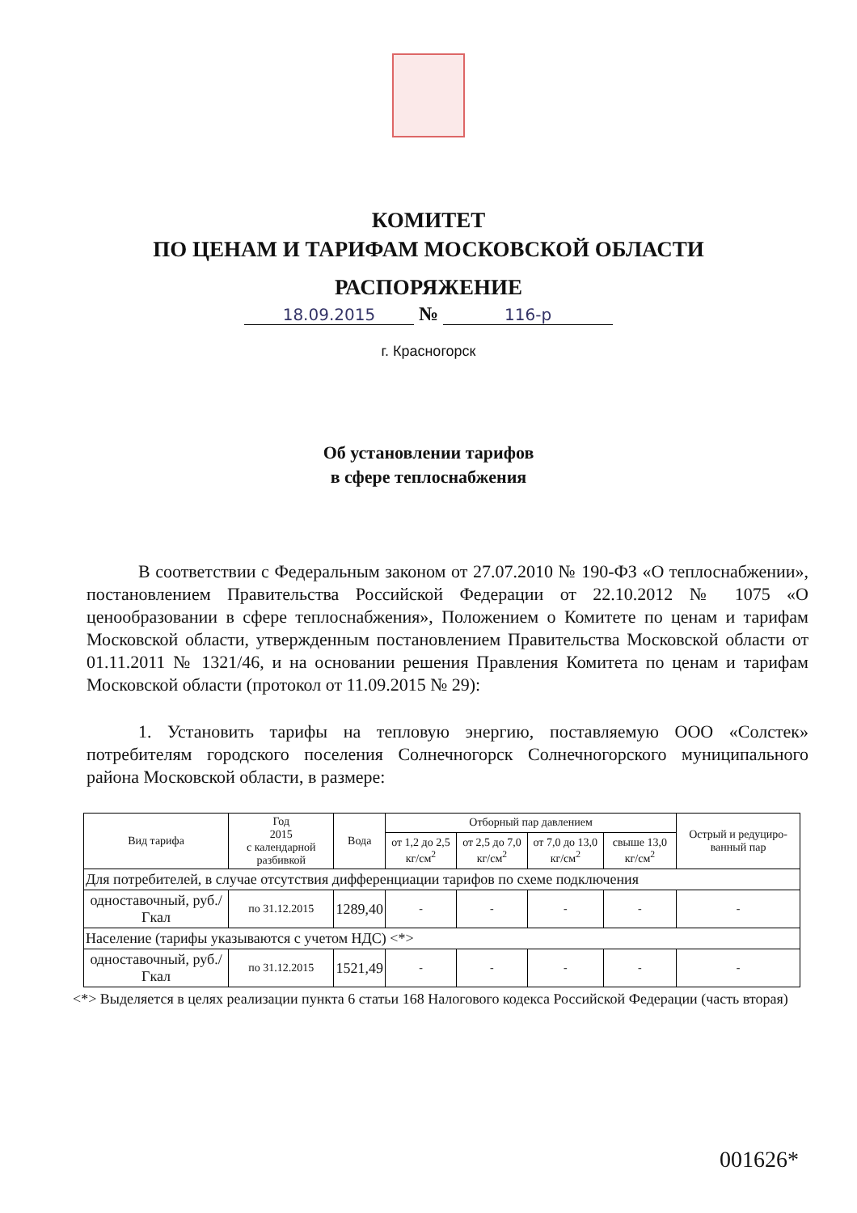КОМИТЕТ
ПО ЦЕНАМ И ТАРИФАМ МОСКОВСКОЙ ОБЛАСТИ
РАСПОРЯЖЕНИЕ
18.09.2015 № 116-р
г. Красногорск
Об установлении тарифов
в сфере теплоснабжения
В соответствии с Федеральным законом от 27.07.2010 № 190-ФЗ «О теплоснабжении», постановлением Правительства Российской Федерации от 22.10.2012 № 1075 «О ценообразовании в сфере теплоснабжения», Положением о Комитете по ценам и тарифам Московской области, утвержденным постановлением Правительства Московской области от 01.11.2011 № 1321/46, и на основании решения Правления Комитета по ценам и тарифам Московской области (протокол от 11.09.2015 № 29):
1. Установить тарифы на тепловую энергию, поставляемую ООО «Солстек» потребителям городского поселения Солнечногорск Солнечногорского муниципального района Московской области, в размере:
| Вид тарифа | Год 2015 с календарной разбивкой | Вода | Отборный пар давлением | | | | Острый и редуциро-ванный пар |
| --- | --- | --- | --- | --- | --- | --- | --- |
| | | | от 1,2 до 2,5 кг/см<sup>2</sup> | от 2,5 до 7,0 кг/см<sup>2</sup> | от 7,0 до 13,0 кг/см<sup>2</sup> | свыше 13,0 кг/см<sup>2</sup> | |
| Для потребителей, в случае отсутствия дифференциации тарифов по схеме подключения | | | | | | | |
| одноставочный, руб./Гкал | по 31.12.2015 | 1289,40 | - | - | - | - | - |
| Население (тарифы указываются с учетом НДС) <*> | | | | | | | |
| одноставочный, руб./Гкал | по 31.12.2015 | 1521,49 | - | - | - | - | - |
<*> Выделяется в целях реализации пункта 6 статьи 168 Налогового кодекса Российской Федерации (часть вторая)
001626*